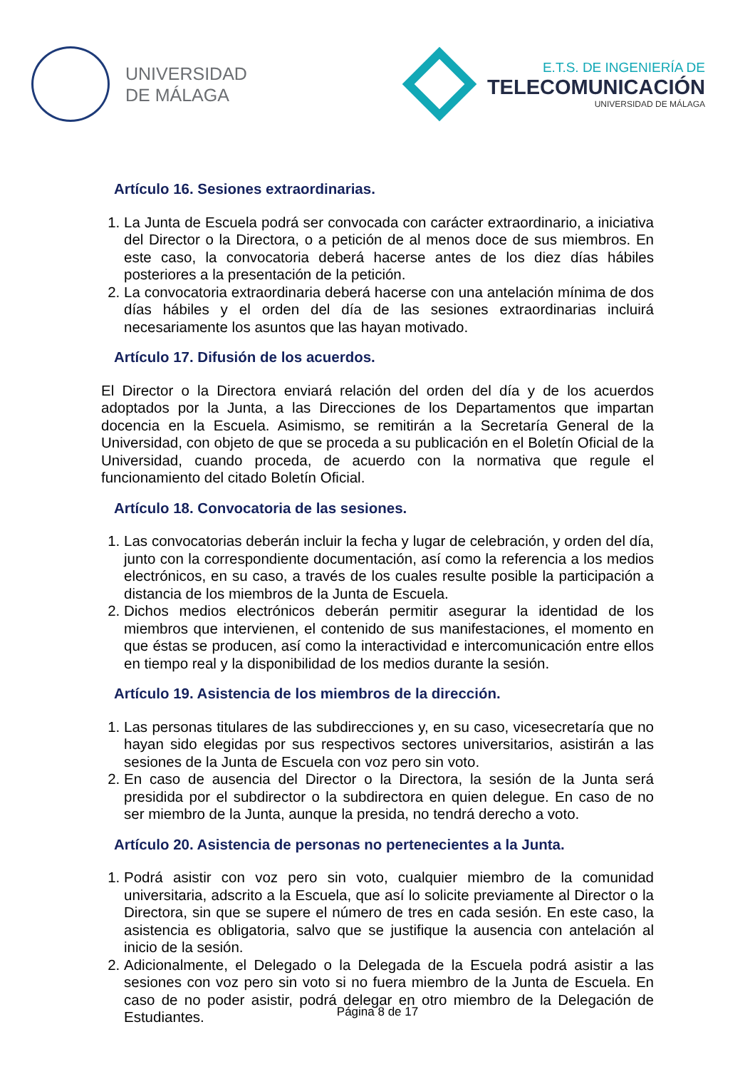UNIVERSIDAD
DE MÁLAGA
E.T.S. DE INGENIERÍA DE
TELECOMUNICACIÓN
UNIVERSIDAD DE MÁLAGA
Artículo 16. Sesiones extraordinarias.
1. La Junta de Escuela podrá ser convocada con carácter extraordinario, a iniciativa del Director o la Directora, o a petición de al menos doce de sus miembros. En este caso, la convocatoria deberá hacerse antes de los diez días hábiles posteriores a la presentación de la petición.
2. La convocatoria extraordinaria deberá hacerse con una antelación mínima de dos días hábiles y el orden del día de las sesiones extraordinarias incluirá necesariamente los asuntos que las hayan motivado.
Artículo 17. Difusión de los acuerdos.
El Director o la Directora enviará relación del orden del día y de los acuerdos adoptados por la Junta, a las Direcciones de los Departamentos que impartan docencia en la Escuela. Asimismo, se remitirán a la Secretaría General de la Universidad, con objeto de que se proceda a su publicación en el Boletín Oficial de la Universidad, cuando proceda, de acuerdo con la normativa que regule el funcionamiento del citado Boletín Oficial.
Artículo 18. Convocatoria de las sesiones.
1. Las convocatorias deberán incluir la fecha y lugar de celebración, y orden del día, junto con la correspondiente documentación, así como la referencia a los medios electrónicos, en su caso, a través de los cuales resulte posible la participación a distancia de los miembros de la Junta de Escuela.
2. Dichos medios electrónicos deberán permitir asegurar la identidad de los miembros que intervienen, el contenido de sus manifestaciones, el momento en que éstas se producen, así como la interactividad e intercomunicación entre ellos en tiempo real y la disponibilidad de los medios durante la sesión.
Artículo 19. Asistencia de los miembros de la dirección.
1. Las personas titulares de las subdirecciones y, en su caso, vicesecretaría que no hayan sido elegidas por sus respectivos sectores universitarios, asistirán a las sesiones de la Junta de Escuela con voz pero sin voto.
2. En caso de ausencia del Director o la Directora, la sesión de la Junta será presidida por el subdirector o la subdirectora en quien delegue. En caso de no ser miembro de la Junta, aunque la presida, no tendrá derecho a voto.
Artículo 20. Asistencia de personas no pertenecientes a la Junta.
1. Podrá asistir con voz pero sin voto, cualquier miembro de la comunidad universitaria, adscrito a la Escuela, que así lo solicite previamente al Director o la Directora, sin que se supere el número de tres en cada sesión. En este caso, la asistencia es obligatoria, salvo que se justifique la ausencia con antelación al inicio de la sesión.
2. Adicionalmente, el Delegado o la Delegada de la Escuela podrá asistir a las sesiones con voz pero sin voto si no fuera miembro de la Junta de Escuela. En caso de no poder asistir, podrá delegar en otro miembro de la Delegación de Estudiantes.
Página 8 de 17